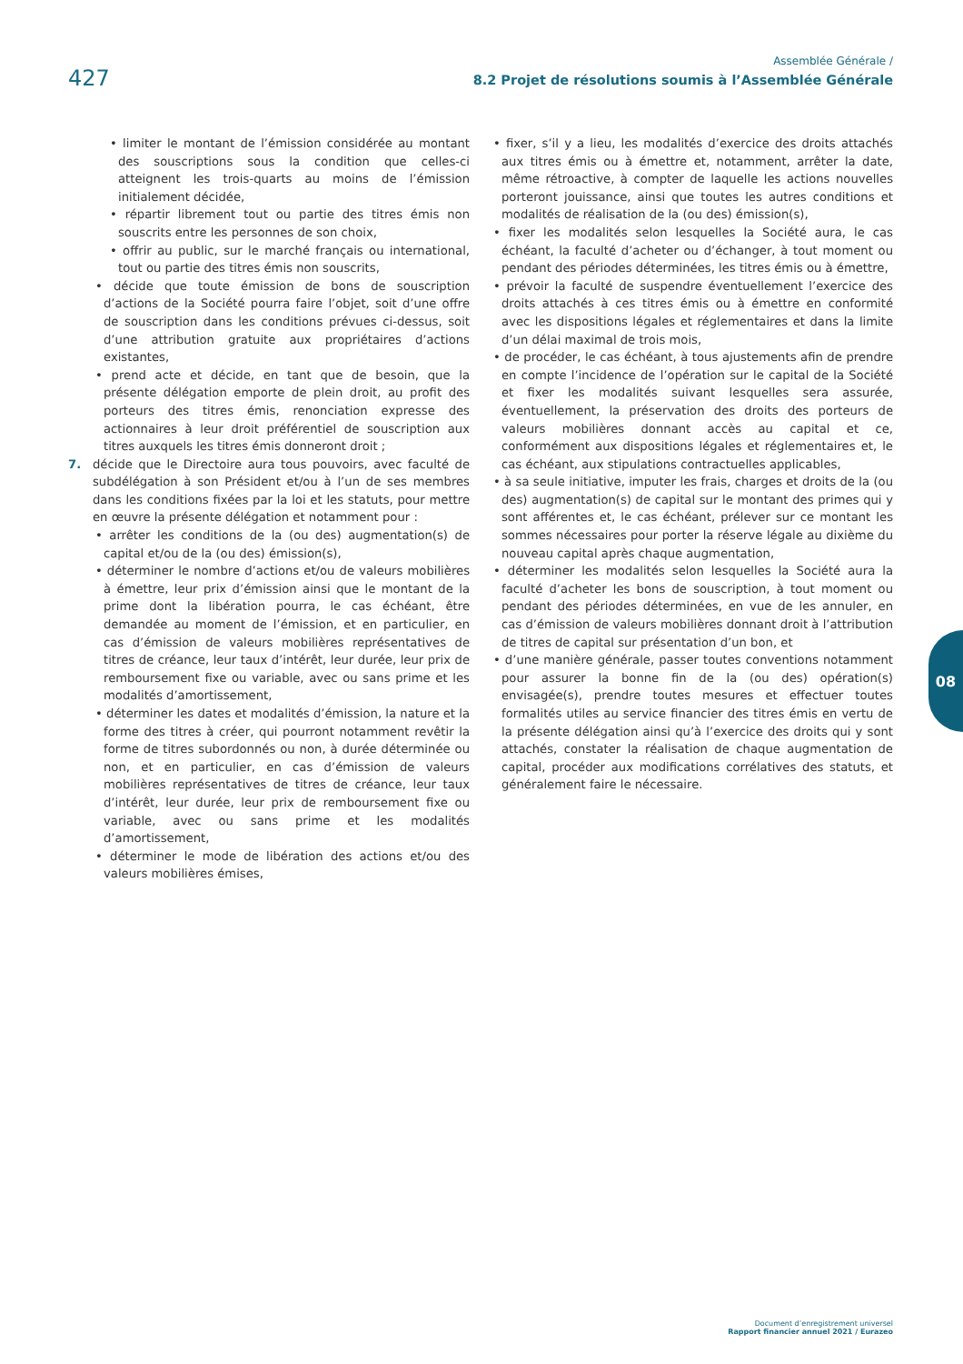427
Assemblée Générale /
8.2 Projet de résolutions soumis à l’Assemblée Générale
• limiter le montant de l’émission considérée au montant des souscriptions sous la condition que celles-ci atteignent les trois-quarts au moins de l’émission initialement décidée,
• répartir librement tout ou partie des titres émis non souscrits entre les personnes de son choix,
• offrir au public, sur le marché français ou international, tout ou partie des titres émis non souscrits,
• décide que toute émission de bons de souscription d’actions de la Société pourra faire l’objet, soit d’une offre de souscription dans les conditions prévues ci-dessus, soit d’une attribution gratuite aux propriétaires d’actions existantes,
• prend acte et décide, en tant que de besoin, que la présente délégation emporte de plein droit, au profit des porteurs des titres émis, renonciation expresse des actionnaires à leur droit préférentiel de souscription aux titres auxquels les titres émis donneront droit ;
7. décide que le Directoire aura tous pouvoirs, avec faculté de subdélégation à son Président et/ou à l’un de ses membres dans les conditions fixées par la loi et les statuts, pour mettre en œuvre la présente délégation et notamment pour :
• arrêter les conditions de la (ou des) augmentation(s) de capital et/ou de la (ou des) émission(s),
• déterminer le nombre d’actions et/ou de valeurs mobilières à émettre, leur prix d’émission ainsi que le montant de la prime dont la libération pourra, le cas échéant, être demandée au moment de l’émission, et en particulier, en cas d’émission de valeurs mobilières représentatives de titres de créance, leur taux d’intérêt, leur durée, leur prix de remboursement fixe ou variable, avec ou sans prime et les modalités d’amortissement,
• déterminer les dates et modalités d’émission, la nature et la forme des titres à créer, qui pourront notamment revêtir la forme de titres subordonnés ou non, à durée déterminée ou non, et en particulier, en cas d’émission de valeurs mobilières représentatives de titres de créance, leur taux d’intérêt, leur durée, leur prix de remboursement fixe ou variable, avec ou sans prime et les modalités d’amortissement,
• déterminer le mode de libération des actions et/ou des valeurs mobilières émises,
• fixer, s’il y a lieu, les modalités d’exercice des droits attachés aux titres émis ou à émettre et, notamment, arrêter la date, même rétroactive, à compter de laquelle les actions nouvelles porteront jouissance, ainsi que toutes les autres conditions et modalités de réalisation de la (ou des) émission(s),
• fixer les modalités selon lesquelles la Société aura, le cas échéant, la faculté d’acheter ou d’échanger, à tout moment ou pendant des périodes déterminées, les titres émis ou à émettre,
• prévoir la faculté de suspendre éventuellement l’exercice des droits attachés à ces titres émis ou à émettre en conformité avec les dispositions légales et réglementaires et dans la limite d’un délai maximal de trois mois,
• de procéder, le cas échéant, à tous ajustements afin de prendre en compte l’incidence de l’opération sur le capital de la Société et fixer les modalités suivant lesquelles sera assurée, éventuellement, la préservation des droits des porteurs de valeurs mobilières donnant accès au capital et ce, conformément aux dispositions légales et réglementaires et, le cas échéant, aux stipulations contractuelles applicables,
• à sa seule initiative, imputer les frais, charges et droits de la (ou des) augmentation(s) de capital sur le montant des primes qui y sont afférentes et, le cas échéant, prélever sur ce montant les sommes nécessaires pour porter la réserve légale au dixième du nouveau capital après chaque augmentation,
• déterminer les modalités selon lesquelles la Société aura la faculté d’acheter les bons de souscription, à tout moment ou pendant des périodes déterminées, en vue de les annuler, en cas d’émission de valeurs mobilières donnant droit à l’attribution de titres de capital sur présentation d’un bon, et
• d’une manière générale, passer toutes conventions notamment pour assurer la bonne fin de la (ou des) opération(s) envisagée(s), prendre toutes mesures et effectuer toutes formalités utiles au service financier des titres émis en vertu de la présente délégation ainsi qu’à l’exercice des droits qui y sont attachés, constater la réalisation de chaque augmentation de capital, procéder aux modifications corrélatives des statuts, et généralement faire le nécessaire.
08
Document d’enregistrement universel
Rapport financier annuel 2021 / Eurazeo